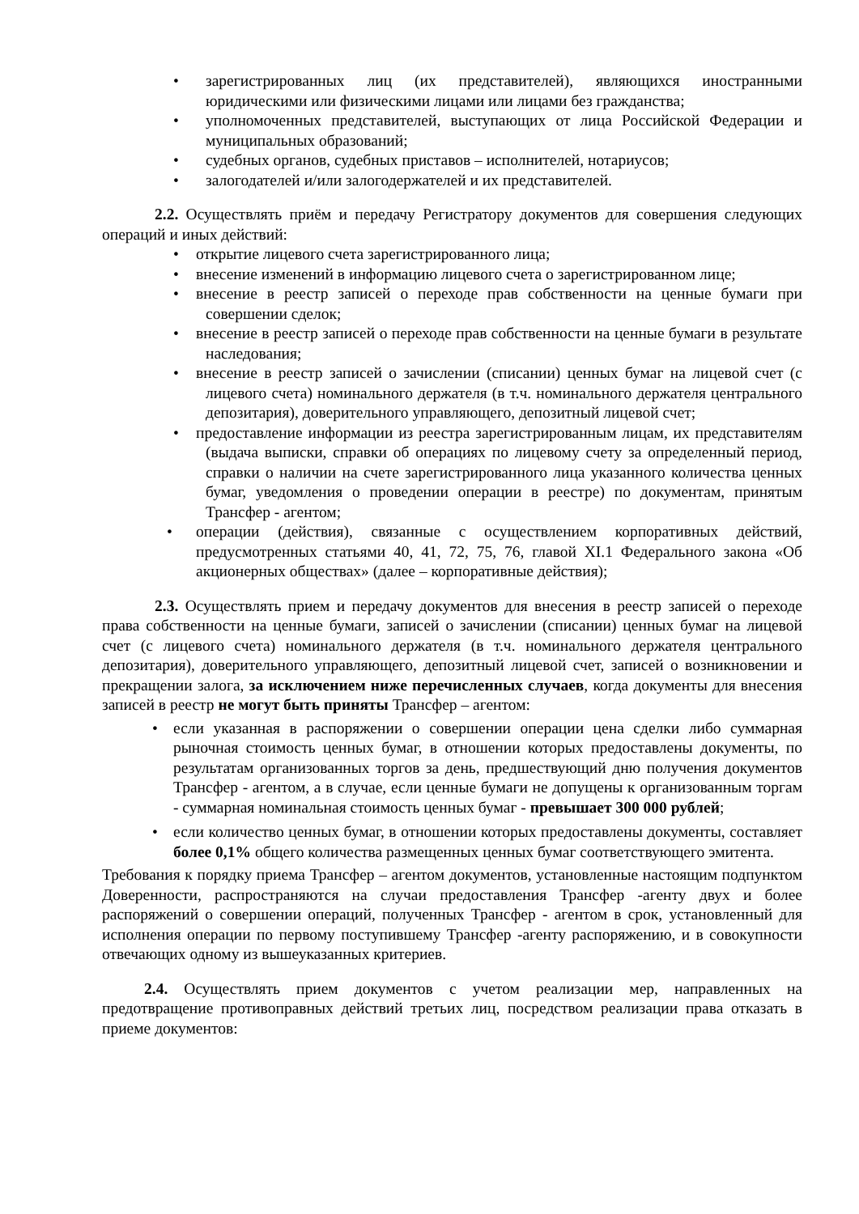• зарегистрированных лиц (их представителей), являющихся иностранными юридическими или физическими лицами или лицами без гражданства;
• уполномоченных представителей, выступающих от лица Российской Федерации и муниципальных образований;
• судебных органов, судебных приставов – исполнителей, нотариусов;
• залогодателей и/или залогодержателей и их представителей.
2.2. Осуществлять приём и передачу Регистратору документов для совершения следующих операций и иных действий:
• открытие лицевого счета зарегистрированного лица;
• внесение изменений в информацию лицевого счета о зарегистрированном лице;
• внесение в реестр записей о переходе прав собственности на ценные бумаги при совершении сделок;
• внесение в реестр записей о переходе прав собственности на ценные бумаги в результате наследования;
• внесение в реестр записей о зачислении (списании) ценных бумаг на лицевой счет (с лицевого счета) номинального держателя (в т.ч. номинального держателя центрального депозитария), доверительного управляющего, депозитный лицевой счет;
• предоставление информации из реестра зарегистрированным лицам, их представителям (выдача выписки, справки об операциях по лицевому счету за определенный период, справки о наличии на счете зарегистрированного лица указанного количества ценных бумаг, уведомления о проведении операции в реестре) по документам, принятым Трансфер - агентом;
• операции (действия), связанные с осуществлением корпоративных действий, предусмотренных статьями 40, 41, 72, 75, 76, главой XI.1 Федерального закона «Об акционерных обществах» (далее – корпоративные действия);
2.3. Осуществлять прием и передачу документов для внесения в реестр записей о переходе права собственности на ценные бумаги, записей о зачислении (списании) ценных бумаг на лицевой счет (с лицевого счета) номинального держателя (в т.ч. номинального держателя центрального депозитария), доверительного управляющего, депозитный лицевой счет, записей о возникновении и прекращении залога, за исключением ниже перечисленных случаев, когда документы для внесения записей в реестр не могут быть приняты Трансфер – агентом:
• если указанная в распоряжении о совершении операции цена сделки либо суммарная рыночная стоимость ценных бумаг, в отношении которых предоставлены документы, по результатам организованных торгов за день, предшествующий дню получения документов Трансфер - агентом, а в случае, если ценные бумаги не допущены к организованным торгам - суммарная номинальная стоимость ценных бумаг - превышает 300 000 рублей;
• если количество ценных бумаг, в отношении которых предоставлены документы, составляет более 0,1% общего количества размещенных ценных бумаг соответствующего эмитента.
Требования к порядку приема Трансфер – агентом документов, установленные настоящим подпунктом Доверенности, распространяются на случаи предоставления Трансфер -агенту двух и более распоряжений о совершении операций, полученных Трансфер - агентом в срок, установленный для исполнения операции по первому поступившему Трансфер -агенту распоряжению, и в совокупности отвечающих одному из вышеуказанных критериев.
2.4. Осуществлять прием документов с учетом реализации мер, направленных на предотвращение противоправных действий третьих лиц, посредством реализации права отказать в приеме документов: